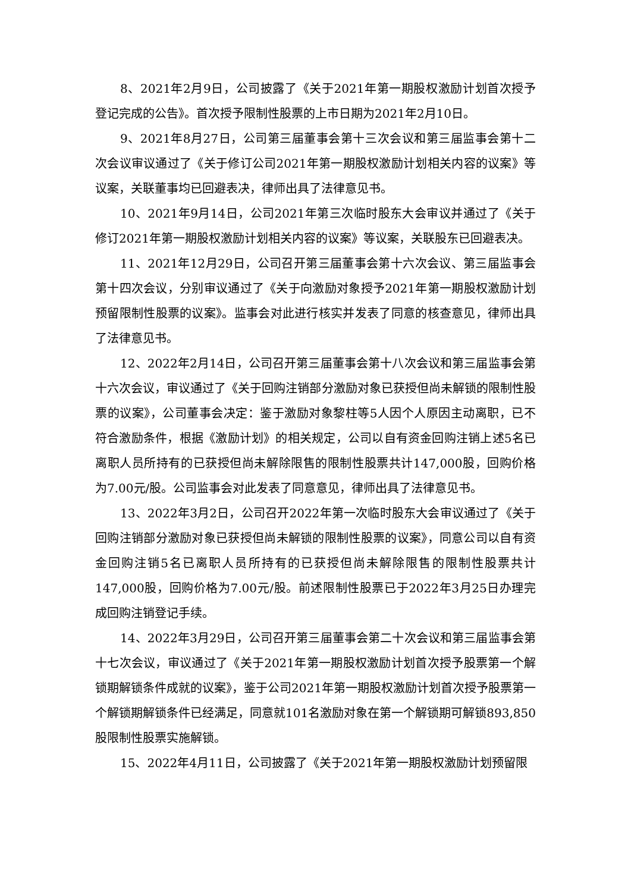8、2021年2月9日，公司披露了《关于2021年第一期股权激励计划首次授予登记完成的公告》。首次授予限制性股票的上市日期为2021年2月10日。
9、2021年8月27日，公司第三届董事会第十三次会议和第三届监事会第十二次会议审议通过了《关于修订公司2021年第一期股权激励计划相关内容的议案》等议案，关联董事均已回避表决，律师出具了法律意见书。
10、2021年9月14日，公司2021年第三次临时股东大会审议并通过了《关于修订2021年第一期股权激励计划相关内容的议案》等议案，关联股东已回避表决。
11、2021年12月29日，公司召开第三届董事会第十六次会议、第三届监事会第十四次会议，分别审议通过了《关于向激励对象授予2021年第一期股权激励计划预留限制性股票的议案》。监事会对此进行核实并发表了同意的核查意见，律师出具了法律意见书。
12、2022年2月14日，公司召开第三届董事会第十八次会议和第三届监事会第十六次会议，审议通过了《关于回购注销部分激励对象已获授但尚未解锁的限制性股票的议案》，公司董事会决定：鉴于激励对象黎柱等5人因个人原因主动离职，已不符合激励条件，根据《激励计划》的相关规定，公司以自有资金回购注销上述5名已离职人员所持有的已获授但尚未解除限售的限制性股票共计147,000股，回购价格为7.00元/股。公司监事会对此发表了同意意见，律师出具了法律意见书。
13、2022年3月2日，公司召开2022年第一次临时股东大会审议通过了《关于回购注销部分激励对象已获授但尚未解锁的限制性股票的议案》，同意公司以自有资金回购注销5名已离职人员所持有的已获授但尚未解除限售的限制性股票共计147,000股，回购价格为7.00元/股。前述限制性股票已于2022年3月25日办理完成回购注销登记手续。
14、2022年3月29日，公司召开第三届董事会第二十次会议和第三届监事会第十七次会议，审议通过了《关于2021年第一期股权激励计划首次授予股票第一个解锁期解锁条件成就的议案》，鉴于公司2021年第一期股权激励计划首次授予股票第一个解锁期解锁条件已经满足，同意就101名激励对象在第一个解锁期可解锁893,850股限制性股票实施解锁。
15、2022年4月11日，公司披露了《关于2021年第一期股权激励计划预留限